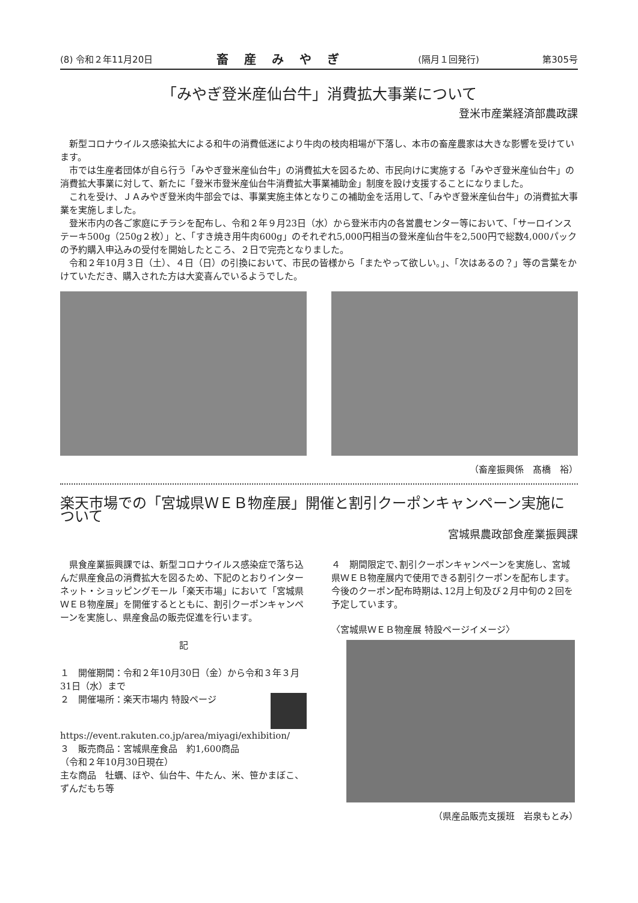(8) 令和２年11月20日 畜産みやぎ (隔月１回発行) 第305号
「みやぎ登米産仙台牛」消費拡大事業について
登米市産業経済部農政課
新型コロナウイルス感染拡大による和牛の消費低迷により牛肉の枝肉相場が下落し、本市の畜産農家は大きな影響を受けています。
市では生産者団体が自ら行う「みやぎ登米産仙台牛」の消費拡大を図るため、市民向けに実施する「みやぎ登米産仙台牛」の消費拡大事業に対して、新たに「登米市登米産仙台牛消費拡大事業補助金」制度を設け支援することになりました。
これを受け、ＪＡみやぎ登米肉牛部会では、事業実施主体となりこの補助金を活用して、「みやぎ登米産仙台牛」の消費拡大事業を実施しました。
登米市内の各ご家庭にチラシを配布し、令和２年９月23日（水）から登米市内の各営農センター等において、「サーロインステーキ500g（250g２枚）」と、「すき焼き用牛肉600g」のそれぞれ5,000円相当の登米産仙台牛を2,500円で総数4,000パックの予約購入申込みの受付を開始したところ、２日で完売となりました。
令和２年10月３日（土）、４日（日）の引換において、市民の皆様から「またやって欲しい。」、「次はあるの？」等の言葉をかけていただき、購入された方は大変喜んでいるようでした。
（畜産振興係　髙橋　裕）
楽天市場での「宮城県ＷＥＢ物産展」開催と割引クーポンキャンペーン実施について
宮城県農政部食産業振興課
県食産業振興課では、新型コロナウイルス感染症で落ち込んだ県産食品の消費拡大を図るため、下記のとおりインターネット・ショッピングモール「楽天市場」において「宮城県ＷＥＢ物産展」を開催するとともに、割引クーポンキャンペーンを実施し、県産食品の販売促進を行います。
記
１　開催期間：令和２年10月30日（金）から令和３年３月31日（水）まで
２　開催場所：楽天市場内 特設ページ
https://event.rakuten.co.jp/area/miyagi/exhibition/
３　販売商品：宮城県産食品　約1,600商品
（令和２年10月30日現在）
主な商品　牡蠣、ほや、仙台牛、牛たん、米、笹かまぼこ、ずんだもち等
４　期間限定で､割引クーポンキャンペーンを実施し、宮城県ＷＥＢ物産展内で使用できる割引クーポンを配布します。今後のクーポン配布時期は､12月上旬及び２月中旬の２回を予定しています。
〈宮城県ＷＥＢ物産展 特設ページイメージ〉
（県産品販売支援班　岩泉もとみ）